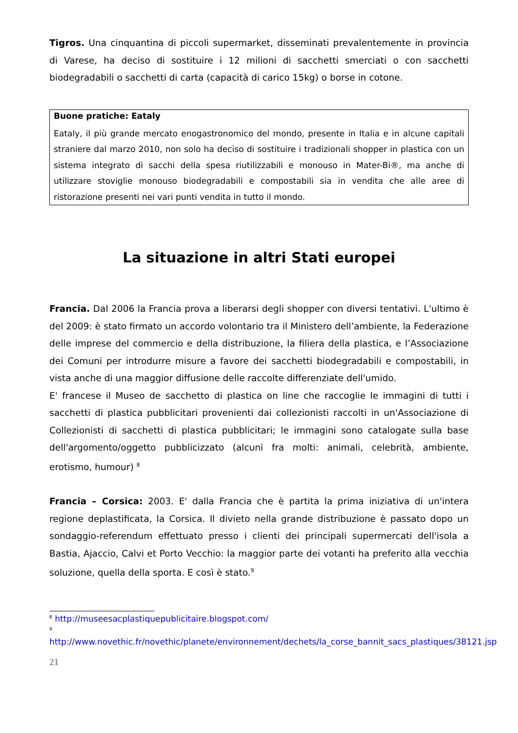Tigros. Una cinquantina di piccoli supermarket, disseminati prevalentemente in provincia di Varese, ha deciso di sostituire i 12 milioni di sacchetti smerciati o con sacchetti biodegradabili o sacchetti di carta (capacità di carico 15kg) o borse in cotone.
Buone pratiche: Eataly
Eataly, il più grande mercato enogastronomico del mondo, presente in Italia e in alcune capitali straniere dal marzo 2010, non solo ha deciso di sostituire i tradizionali shopper in plastica con un sistema integrato di sacchi della spesa riutilizzabili e monouso in Mater-Bi®, ma anche di utilizzare stoviglie monouso biodegradabili e compostabili sia in vendita che alle aree di ristorazione presenti nei vari punti vendita in tutto il mondo.
La situazione in altri Stati europei
Francia. Dal 2006 la Francia prova a liberarsi degli shopper con diversi tentativi. L'ultimo è del 2009: è stato firmato un accordo volontario tra il Ministero dell’ambiente, la Federazione delle imprese del commercio e della distribuzione, la filiera della plastica, e l’Associazione dei Comuni per introdurre misure a favore dei sacchetti biodegradabili e compostabili, in vista anche di una maggior diffusione delle raccolte differenziate dell'umido.
E' francese il Museo de sacchetto di plastica on line che raccoglie le immagini di tutti i sacchetti di plastica pubblicitari provenienti dai collezionisti raccolti in un'Associazione di Collezionisti di sacchetti di plastica pubblicitari; le immagini sono catalogate sulla base dell'argomento/oggetto pubblicizzato (alcuni fra molti: animali, celebrità, ambiente, erotismo, humour) <sup>8</sup>
Francia – Corsica: 2003. E' dalla Francia che è partita la prima iniziativa di un'intera regione deplastificata, la Corsica. Il divieto nella grande distribuzione è passato dopo un sondaggio-referendum effettuato presso i clienti dei principali supermercati dell'isola a Bastia, Ajaccio, Calvi et Porto Vecchio: la maggior parte dei votanti ha preferito alla vecchia soluzione, quella della sporta. E così è stato.<sup>9</sup>
<sup>8</sup> http://museesacplastiquepublicitaire.blogspot.com/
<sup>9</sup> http://www.novethic.fr/novethic/planete/environnement/dechets/la_corse_bannit_sacs_plastiques/38121.jsp
21